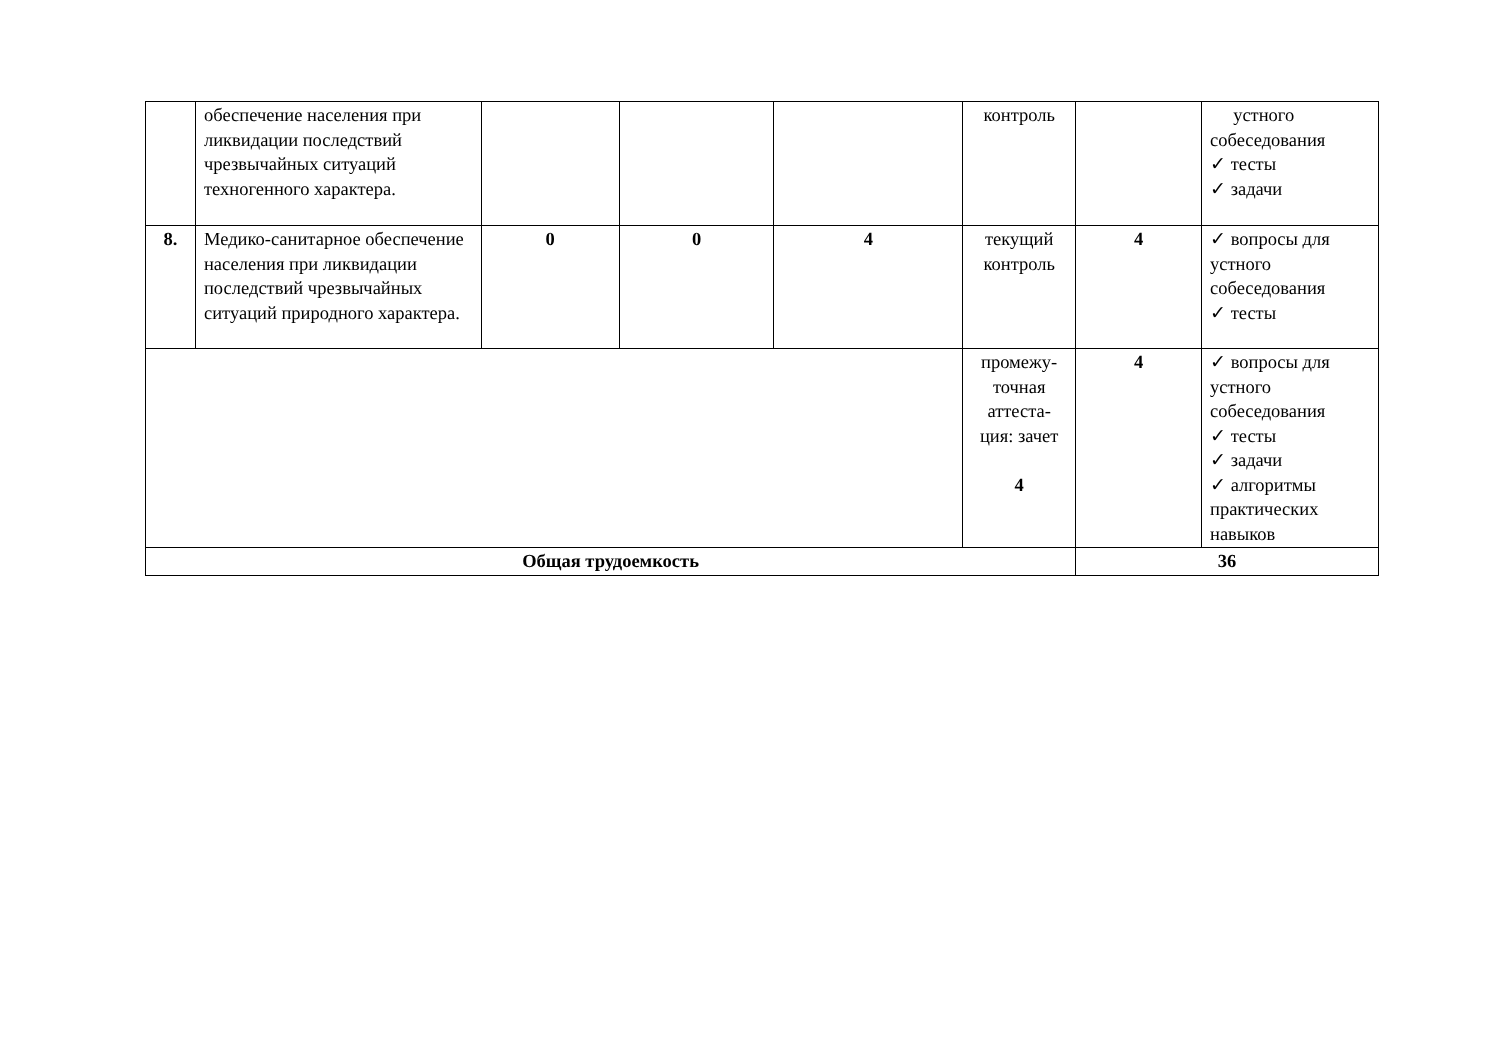| | обеспечение населения при ликвидации последствий чрезвычайных ситуаций техногенного характера. | | | | контроль | | устного собеседования ✓ тесты ✓ задачи |
| 8. | Медико-санитарное обеспечение населения при ликвидации последствий чрезвычайных ситуаций природного характера. | 0 | 0 | 4 | текущий контроль | 4 | ✓ вопросы для устного собеседования ✓ тесты |
| | | | | | промежу-точная аттеста-ция: зачет 4 | 4 | ✓ вопросы для устного собеседования ✓ тесты ✓ задачи ✓ алгоритмы практических навыков |
| Общая трудоемкость | | | | | | 36 | |